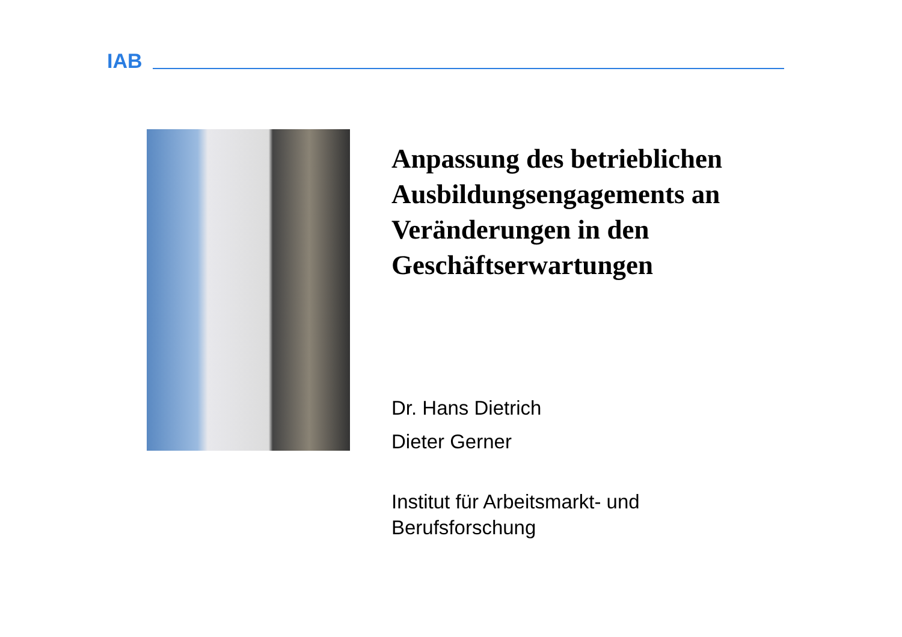IAB
Anpassung des betrieblichen Ausbildungsengagements an Veränderungen in den Geschäftserwartungen
Dr. Hans Dietrich
Dieter Gerner
Institut für Arbeitsmarkt- und Berufsforschung